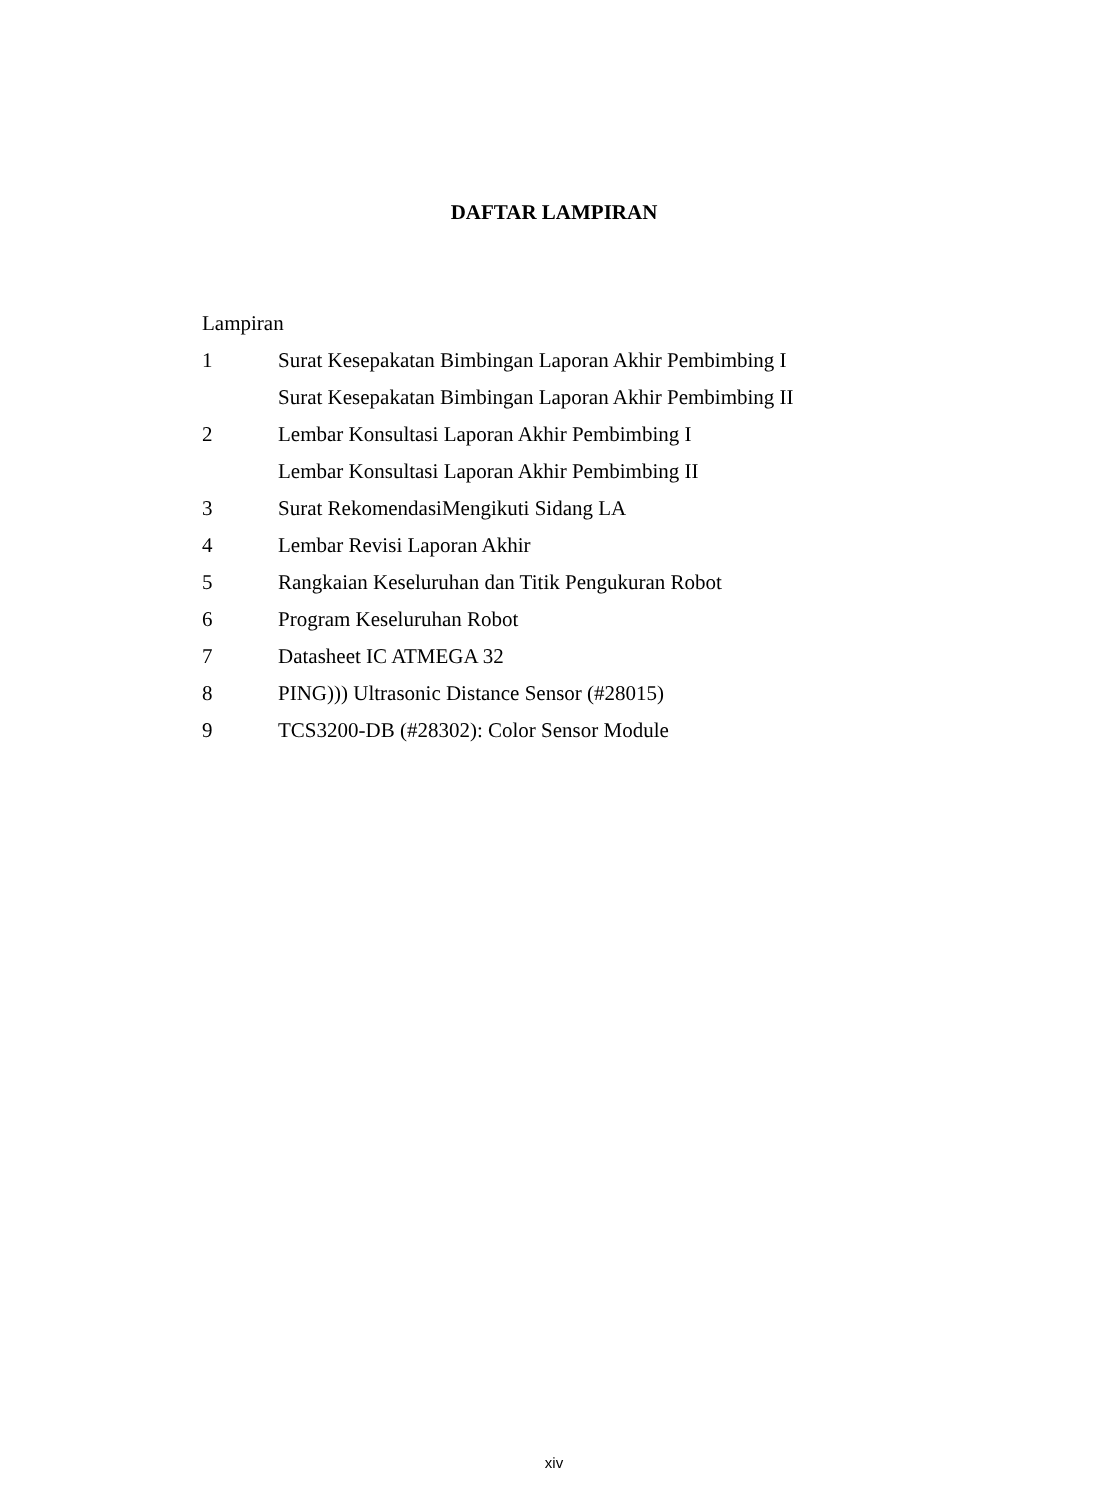DAFTAR LAMPIRAN
Lampiran
1 Surat Kesepakatan Bimbingan Laporan Akhir Pembimbing I
Surat Kesepakatan Bimbingan Laporan Akhir Pembimbing II
2 Lembar Konsultasi Laporan Akhir Pembimbing I
Lembar Konsultasi Laporan Akhir Pembimbing II
3 Surat RekomendasiMengikuti Sidang LA
4 Lembar Revisi Laporan Akhir
5 Rangkaian Keseluruhan dan Titik Pengukuran Robot
6 Program Keseluruhan Robot
7 Datasheet IC ATMEGA 32
8 PING))) Ultrasonic Distance Sensor (#28015)
9 TCS3200-DB (#28302): Color Sensor Module
xiv